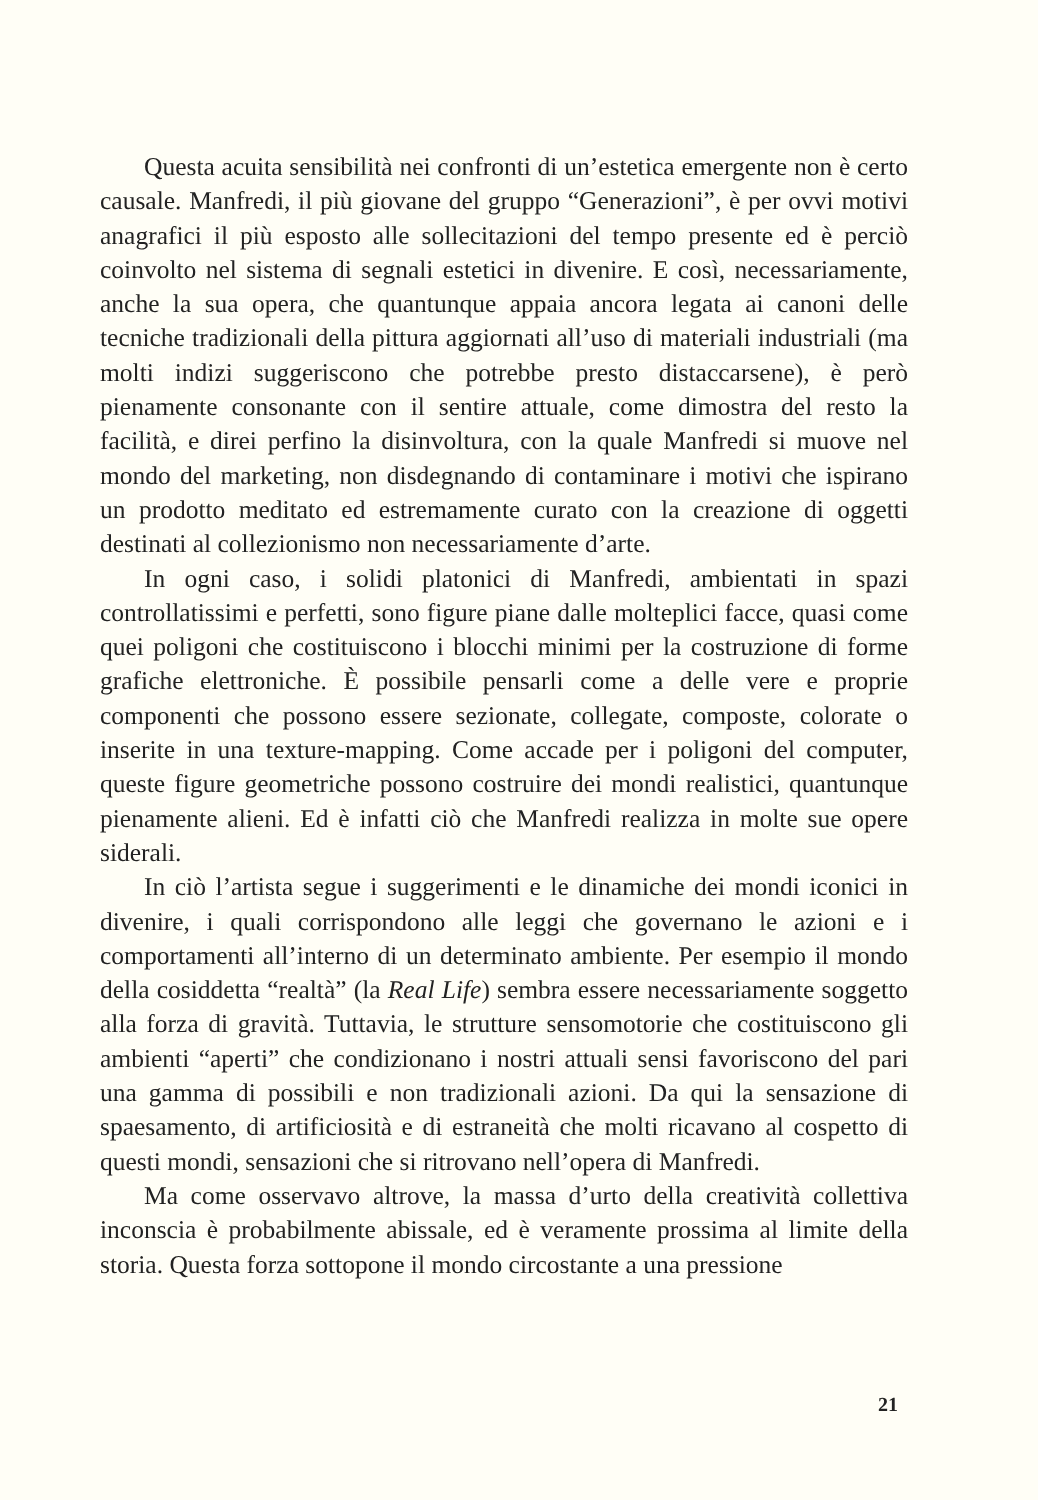Questa acuita sensibilità nei confronti di un’estetica emergente non è certo causale. Manfredi, il più giovane del gruppo “Generazioni”, è per ovvi motivi anagrafici il più esposto alle sollecitazioni del tempo presente ed è perciò coinvolto nel sistema di segnali estetici in divenire. E così, necessariamente, anche la sua opera, che quantunque appaia ancora legata ai canoni delle tecniche tradizionali della pittura aggiornati all’uso di materiali industriali (ma molti indizi suggeriscono che potrebbe presto distaccarsene), è però pienamente consonante con il sentire attuale, come dimostra del resto la facilità, e direi perfino la disinvoltura, con la quale Manfredi si muove nel mondo del marketing, non disdegnando di contaminare i motivi che ispirano un prodotto meditato ed estremamente curato con la creazione di oggetti destinati al collezionismo non necessariamente d’arte.
In ogni caso, i solidi platonici di Manfredi, ambientati in spazi controllatissimi e perfetti, sono figure piane dalle molteplici facce, quasi come quei poligoni che costituiscono i blocchi minimi per la costruzione di forme grafiche elettroniche. È possibile pensarli come a delle vere e proprie componenti che possono essere sezionate, collegate, composte, colorate o inserite in una texture-mapping. Come accade per i poligoni del computer, queste figure geometriche possono costruire dei mondi realistici, quantunque pienamente alieni. Ed è infatti ciò che Manfredi realizza in molte sue opere siderali.
In ciò l’artista segue i suggerimenti e le dinamiche dei mondi iconici in divenire, i quali corrispondono alle leggi che governano le azioni e i comportamenti all’interno di un determinato ambiente. Per esempio il mondo della cosiddetta “realtà” (la Real Life) sembra essere necessariamente soggetto alla forza di gravità. Tuttavia, le strutture sensomotorie che costituiscono gli ambienti “aperti” che condizionano i nostri attuali sensi favoriscono del pari una gamma di possibili e non tradizionali azioni. Da qui la sensazione di spaesamento, di artificiosità e di estraneità che molti ricavano al cospetto di questi mondi, sensazioni che si ritrovano nell’opera di Manfredi.
Ma come osservavo altrove, la massa d’urto della creatività collettiva inconscia è probabilmente abissale, ed è veramente prossima al limite della storia. Questa forza sottopone il mondo circostante a una pressione
21